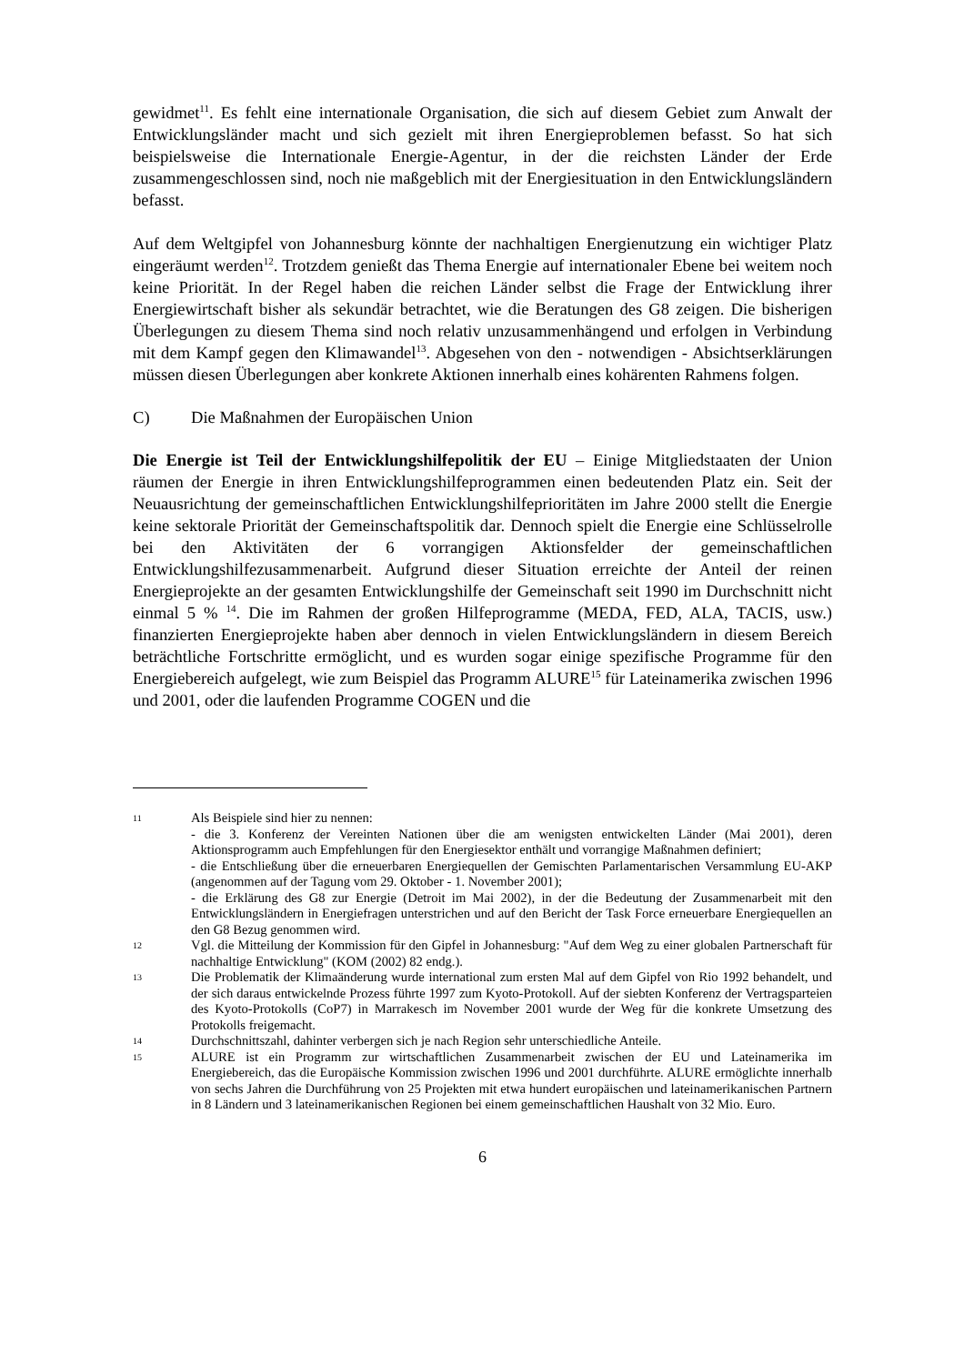gewidmet<sup>11</sup>. Es fehlt eine internationale Organisation, die sich auf diesem Gebiet zum Anwalt der Entwicklungsländer macht und sich gezielt mit ihren Energieproblemen befasst. So hat sich beispielsweise die Internationale Energie-Agentur, in der die reichsten Länder der Erde zusammengeschlossen sind, noch nie maßgeblich mit der Energiesituation in den Entwicklungsländern befasst.
Auf dem Weltgipfel von Johannesburg könnte der nachhaltigen Energienutzung ein wichtiger Platz eingeräumt werden<sup>12</sup>. Trotzdem genießt das Thema Energie auf internationaler Ebene bei weitem noch keine Priorität. In der Regel haben die reichen Länder selbst die Frage der Entwicklung ihrer Energiewirtschaft bisher als sekundär betrachtet, wie die Beratungen des G8 zeigen. Die bisherigen Überlegungen zu diesem Thema sind noch relativ unzusammenhängend und erfolgen in Verbindung mit dem Kampf gegen den Klimawandel<sup>13</sup>. Abgesehen von den - notwendigen - Absichtserklärungen müssen diesen Überlegungen aber konkrete Aktionen innerhalb eines kohärenten Rahmens folgen.
C) Die Maßnahmen der Europäischen Union
Die Energie ist Teil der Entwicklungshilfepolitik der EU – Einige Mitgliedstaaten der Union räumen der Energie in ihren Entwicklungshilfeprogrammen einen bedeutenden Platz ein. Seit der Neuausrichtung der gemeinschaftlichen Entwicklungshilfeprioritäten im Jahre 2000 stellt die Energie keine sektorale Priorität der Gemeinschaftspolitik dar. Dennoch spielt die Energie eine Schlüsselrolle bei den Aktivitäten der 6 vorrangigen Aktionsfelder der gemeinschaftlichen Entwicklungshilfezusammenarbeit. Aufgrund dieser Situation erreichte der Anteil der reinen Energieprojekte an der gesamten Entwicklungshilfe der Gemeinschaft seit 1990 im Durchschnitt nicht einmal 5 % <sup>14</sup>. Die im Rahmen der großen Hilfeprogramme (MEDA, FED, ALA, TACIS, usw.) finanzierten Energieprojekte haben aber dennoch in vielen Entwicklungsländern in diesem Bereich beträchtliche Fortschritte ermöglicht, und es wurden sogar einige spezifische Programme für den Energiebereich aufgelegt, wie zum Beispiel das Programm ALURE<sup>15</sup> für Lateinamerika zwischen 1996 und 2001, oder die laufenden Programme COGEN und die
11
Als Beispiele sind hier zu nennen:
- die 3. Konferenz der Vereinten Nationen über die am wenigsten entwickelten Länder (Mai 2001), deren Aktionsprogramm auch Empfehlungen für den Energiesektor enthält und vorrangige Maßnahmen definiert;
- die Entschließung über die erneuerbaren Energiequellen der Gemischten Parlamentarischen Versammlung EU-AKP (angenommen auf der Tagung vom 29. Oktober - 1. November 2001);
- die Erklärung des G8 zur Energie (Detroit im Mai 2002), in der die Bedeutung der Zusammenarbeit mit den Entwicklungsländern in Energiefragen unterstrichen und auf den Bericht der Task Force erneuerbare Energiequellen an den G8 Bezug genommen wird.
12
Vgl. die Mitteilung der Kommission für den Gipfel in Johannesburg: "Auf dem Weg zu einer globalen Partnerschaft für nachhaltige Entwicklung" (KOM (2002) 82 endg.).
13
Die Problematik der Klimaänderung wurde international zum ersten Mal auf dem Gipfel von Rio 1992 behandelt, und der sich daraus entwickelnde Prozess führte 1997 zum Kyoto-Protokoll. Auf der siebten Konferenz der Vertragsparteien des Kyoto-Protokolls (CoP7) in Marrakesch im November 2001 wurde der Weg für die konkrete Umsetzung des Protokolls freigemacht.
14
Durchschnittszahl, dahinter verbergen sich je nach Region sehr unterschiedliche Anteile.
15
ALURE ist ein Programm zur wirtschaftlichen Zusammenarbeit zwischen der EU und Lateinamerika im Energiebereich, das die Europäische Kommission zwischen 1996 und 2001 durchführte. ALURE ermöglichte innerhalb von sechs Jahren die Durchführung von 25 Projekten mit etwa hundert europäischen und lateinamerikanischen Partnern in 8 Ländern und 3 lateinamerikanischen Regionen bei einem gemeinschaftlichen Haushalt von 32 Mio. Euro.
6